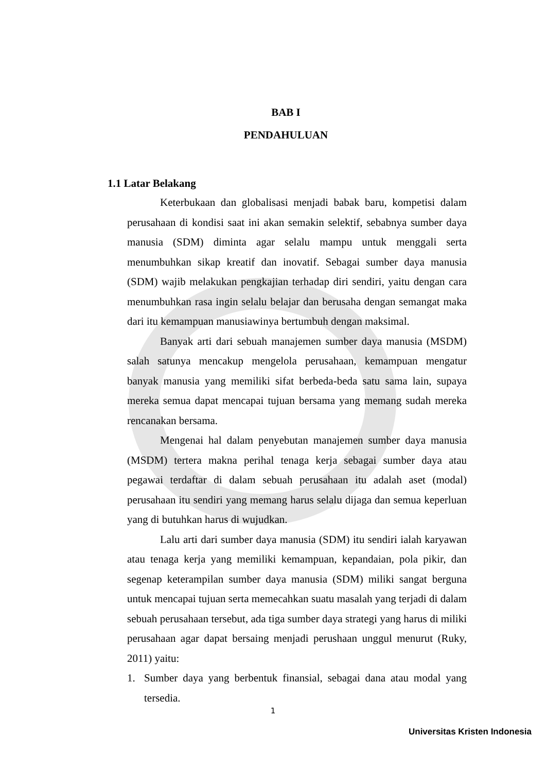BAB I
PENDAHULUAN
1.1 Latar Belakang
Keterbukaan dan globalisasi menjadi babak baru, kompetisi dalam perusahaan di kondisi saat ini akan semakin selektif, sebabnya sumber daya manusia (SDM) diminta agar selalu mampu untuk menggali serta menumbuhkan sikap kreatif dan inovatif. Sebagai sumber daya manusia (SDM) wajib melakukan pengkajian terhadap diri sendiri, yaitu dengan cara menumbuhkan rasa ingin selalu belajar dan berusaha dengan semangat maka dari itu kemampuan manusiawinya bertumbuh dengan maksimal.
Banyak arti dari sebuah manajemen sumber daya manusia (MSDM) salah satunya mencakup mengelola perusahaan, kemampuan mengatur banyak manusia yang memiliki sifat berbeda-beda satu sama lain, supaya mereka semua dapat mencapai tujuan bersama yang memang sudah mereka rencanakan bersama.
Mengenai hal dalam penyebutan manajemen sumber daya manusia (MSDM) tertera makna perihal tenaga kerja sebagai sumber daya atau pegawai terdaftar di dalam sebuah perusahaan itu adalah aset (modal) perusahaan itu sendiri yang memang harus selalu dijaga dan semua keperluan yang di butuhkan harus di wujudkan.
Lalu arti dari sumber daya manusia (SDM) itu sendiri ialah karyawan atau tenaga kerja yang memiliki kemampuan, kepandaian, pola pikir, dan segenap keterampilan sumber daya manusia (SDM) miliki sangat berguna untuk mencapai tujuan serta memecahkan suatu masalah yang terjadi di dalam sebuah perusahaan tersebut, ada tiga sumber daya strategi yang harus di miliki perusahaan agar dapat bersaing menjadi perushaan unggul menurut (Ruky, 2011) yaitu:
1. Sumber daya yang berbentuk finansial, sebagai dana atau modal yang tersedia.
1
Universitas Kristen Indonesia